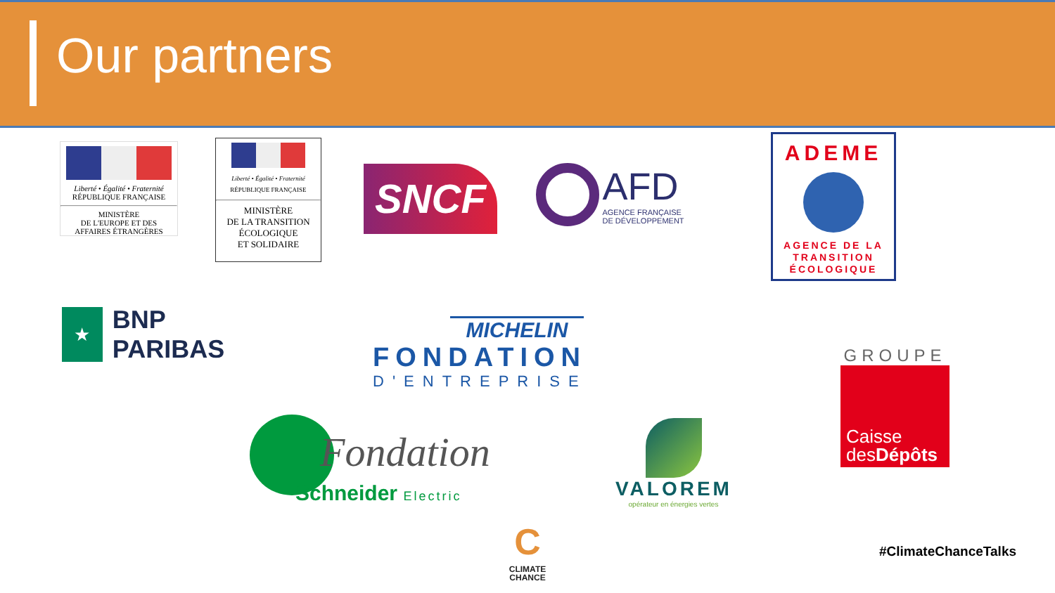Our partners
Liberté • Égalité • Fraternité
RÉPUBLIQUE FRANÇAISE
MINISTÈRE
DE L'EUROPE ET DES
AFFAIRES ÉTRANGÈRES
Liberté • Égalité • Fraternité
RÉPUBLIQUE FRANÇAISE
MINISTÈRE
DE LA TRANSITION
ÉCOLOGIQUE
ET SOLIDAIRE
SNCF
AFD
AGENCE FRANÇAISE
DE DÉVELOPPEMENT
ADEME
AGENCE DE LA
TRANSITION
ÉCOLOGIQUE
★
BNP PARIBAS
MICHELIN
FONDATION
D'ENTREPRISE
GROUPE
Caisse
desDépôts
Fondation
Schneider Electric
VALOREM
opérateur en énergies vertes
C
CLIMATE
CHANCE
#ClimateChanceTalks